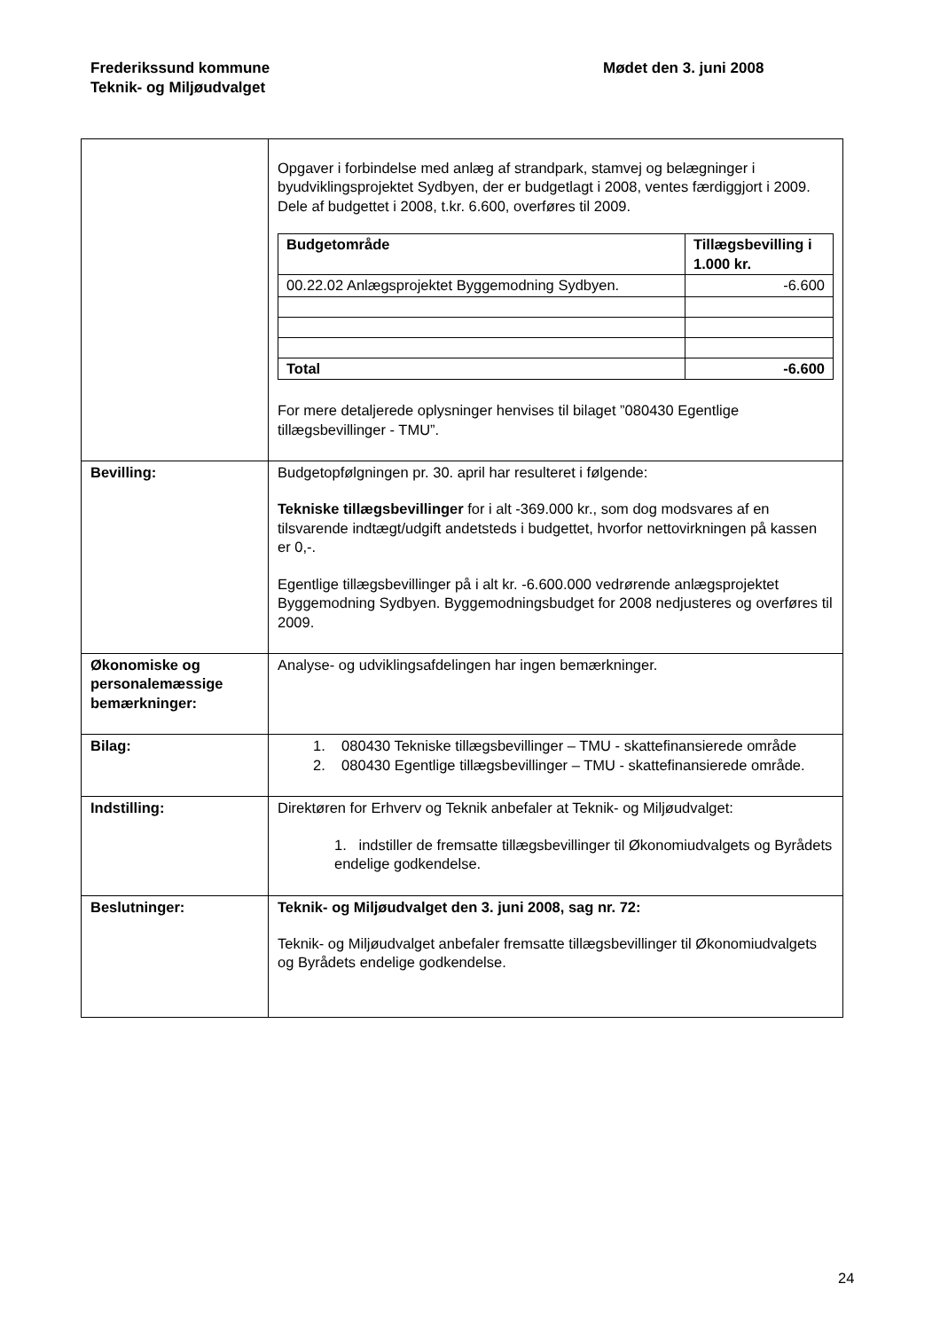Frederikssund kommune
Teknik- og Miljøudvalget
Mødet den 3. juni 2008
| | Opgaver i forbindelse med anlæg af strandpark, stamvej og belægninger i byudviklingsprojektet Sydbyen, der er budgetlagt i 2008, ventes færdiggjort i 2009. Dele af budgettet i 2008, t.kr. 6.600, overføres til 2009. / Budgetområde / Tillægsbevilling i 1.000 kr. / / --- / --- / / 00.22.02 Anlægsprojektet Byggemodning Sydbyen. / -6.600 / / Total / -6.600 / For mere detaljerede oplysninger henvises til bilaget ”080430 Egentlige tillægsbevillinger - TMU”. |
| Bevilling: | Budgetopfølgningen pr. 30. april har resulteret i følgende: Tekniske tillægsbevillinger for i alt -369.000 kr., som dog modsvares af en tilsvarende indtægt/udgift andetsteds i budgettet, hvorfor nettovirkningen på kassen er 0,-. Egentlige tillægsbevillinger på i alt kr. -6.600.000 vedrørende anlægsprojektet Byggemodning Sydbyen. Byggemodningsbudget for 2008 nedjusteres og overføres til 2009. |
| Økonomiske og personalemæssige bemærkninger: | Analyse- og udviklingsafdelingen har ingen bemærkninger. |
| Bilag: | 1. 080430 Tekniske tillægsbevillinger – TMU - skattefinansierede område 2. 080430 Egentlige tillægsbevillinger – TMU - skattefinansierede område. |
| Indstilling: | Direktøren for Erhverv og Teknik anbefaler at Teknik- og Miljøudvalget: 1. indstiller de fremsatte tillægsbevillinger til Økonomiudvalgets og Byrådets endelige godkendelse. |
| Beslutninger: | Teknik- og Miljøudvalget den 3. juni 2008, sag nr. 72: Teknik- og Miljøudvalget anbefaler fremsatte tillægsbevillinger til Økonomiudvalgets og Byrådets endelige godkendelse. |
24